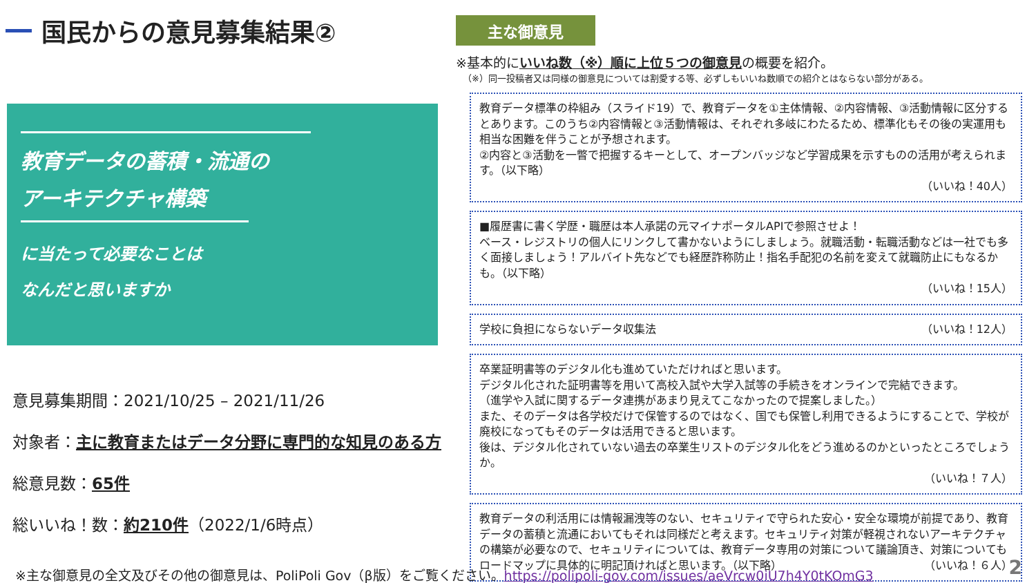国民からの意見募集結果②
教育データの蓄積・流通の
アーキテクチャ構築
に当たって必要なことは
なんだと思いますか
意見募集期間：2021/10/25 – 2021/11/26
対象者：主に教育またはデータ分野に専門的な知見のある方
総意見数：65件
総いいね！数：約210件（2022/1/6時点）
主な御意見
※基本的にいいね数（※）順に上位５つの御意見の概要を紹介。
（※）同一投稿者又は同様の御意見については割愛する等、必ずしもいいね数順での紹介とはならない部分がある。
教育データ標準の枠組み（スライド19）で、教育データを①主体情報、②内容情報、③活動情報に区分するとあります。このうち②内容情報と③活動情報は、それぞれ多岐にわたるため、標準化もその後の実運用も相当な困難を伴うことが予想されます。
②内容と③活動を一瞥で把握するキーとして、オープンバッジなど学習成果を示すものの活用が考えられます。（以下略）
（いいね！40人）
■履歴書に書く学歴・職歴は本人承諾の元マイナポータルAPIで参照させよ！
ベース・レジストリの個人にリンクして書かないようにしましょう。就職活動・転職活動などは一社でも多く面接しましょう！アルバイト先などでも経歴詐称防止！指名手配犯の名前を変えて就職防止にもなるかも。（以下略）
（いいね！15人）
学校に負担にならないデータ収集法 （いいね！12人）
卒業証明書等のデジタル化も進めていただければと思います。
デジタル化された証明書等を用いて高校入試や大学入試等の手続きをオンラインで完結できます。
（進学や入試に関するデータ連携があまり見えてこなかったので提案しました。）
また、そのデータは各学校だけで保管するのではなく、国でも保管し利用できるようにすることで、学校が廃校になってもそのデータは活用できると思います。
後は、デジタル化されていない過去の卒業生リストのデジタル化をどう進めるのかといったところでしょうか。
（いいね！７人）
教育データの利活用には情報漏洩等のない、セキュリティで守られた安心・安全な環境が前提であり、教育データの蓄積と流通においてもそれは同様だと考えます。セキュリティ対策が軽視されないアーキテクチャの構築が必要なので、セキュリティについては、教育データ専用の対策について議論頂き、対策についてもロードマップに具体的に明記頂ければと思います。（以下略） （いいね！６人）
※主な御意見の全文及びその他の御意見は、PoliPoli Gov（β版）をご覧ください。https://polipoli-gov.com/issues/aeVrcw0iU7h4Y0tKOmG3
2